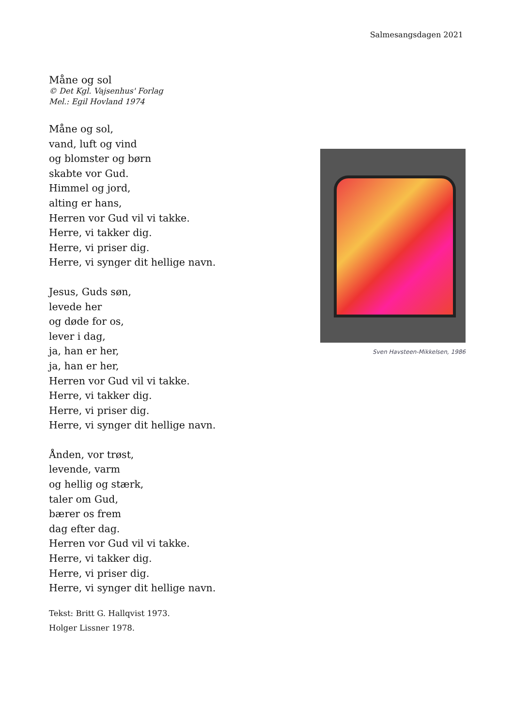Salmesangsdagen 2021
Måne og sol
© Det Kgl. Vajsenhus' Forlag
Mel.: Egil Hovland 1974
Måne og sol,
vand, luft og vind
og blomster og børn
skabte vor Gud.
Himmel og jord,
alting er hans,
Herren vor Gud vil vi takke.
Herre, vi takker dig.
Herre, vi priser dig.
Herre, vi synger dit hellige navn.
Jesus, Guds søn,
levede her
og døde for os,
lever i dag,
ja, han er her,
ja, han er her,
Herren vor Gud vil vi takke.
Herre, vi takker dig.
Herre, vi priser dig.
Herre, vi synger dit hellige navn.
Ånden, vor trøst,
levende, varm
og hellig og stærk,
taler om Gud,
bærer os frem
dag efter dag.
Herren vor Gud vil vi takke.
Herre, vi takker dig.
Herre, vi priser dig.
Herre, vi synger dit hellige navn.
Tekst: Britt G. Hallqvist 1973.
Holger Lissner 1978.
Sven Havsteen-Mikkelsen, 1986